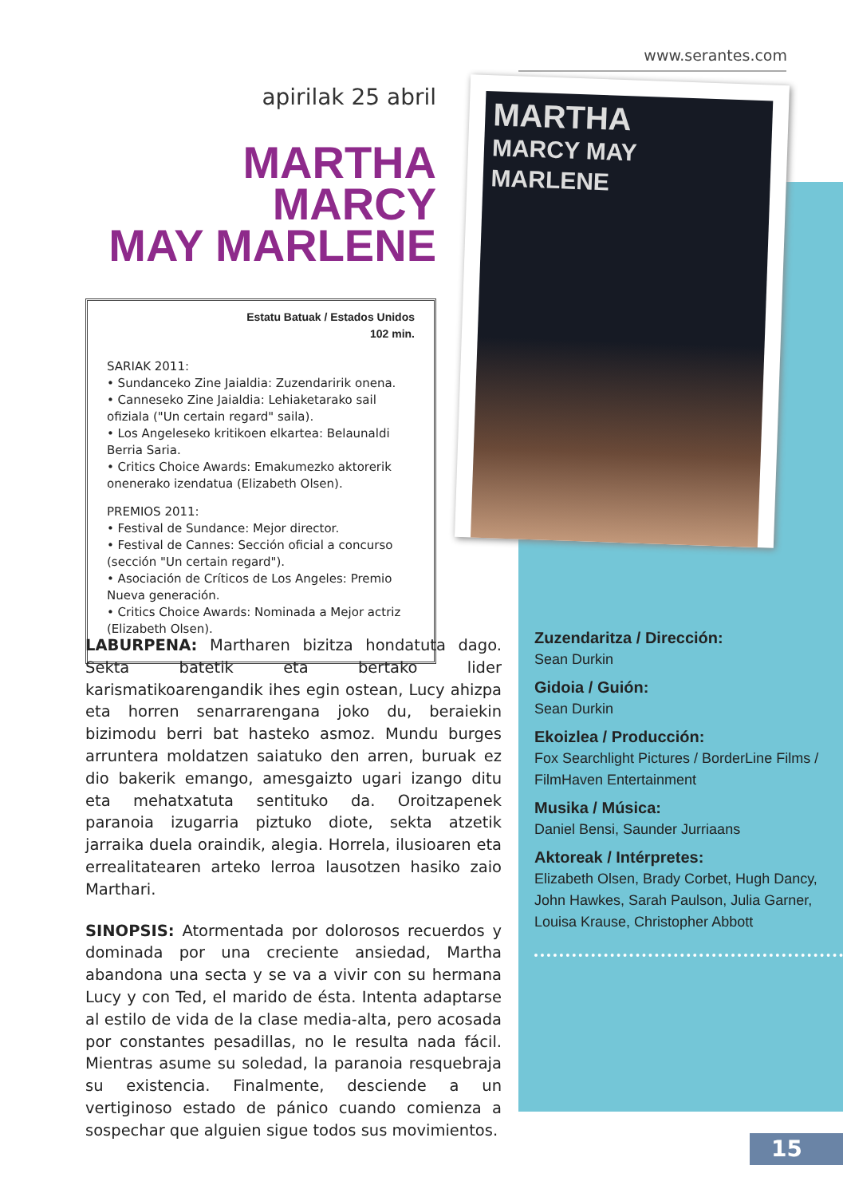www.serantes.com
MARTHA
MARCY MAY
MARLENE
apirilak 25 abril
MARTHA MARCY
MAY MARLENE
Estatu Batuak / Estados Unidos
102 min.
SARIAK 2011:
• Sundanceko Zine Jaialdia: Zuzendaririk onena.
• Canneseko Zine Jaialdia: Lehiaketarako sail ofiziala ("Un certain regard" saila).
• Los Angeleseko kritikoen elkartea: Belaunaldi Berria Saria.
• Critics Choice Awards: Emakumezko aktorerik onenerako izendatua (Elizabeth Olsen).
PREMIOS 2011:
• Festival de Sundance: Mejor director.
• Festival de Cannes: Sección oficial a concurso (sección "Un certain regard").
• Asociación de Críticos de Los Angeles: Premio Nueva generación.
• Critics Choice Awards: Nominada a Mejor actriz (Elizabeth Olsen).
LABURPENA: Martharen bizitza hondatuta dago. Sekta batetik eta bertako lider karismatikoarengandik ihes egin ostean, Lucy ahizpa eta horren senarrarengana joko du, beraiekin bizimodu berri bat hasteko asmoz. Mundu burges arruntera moldatzen saiatuko den arren, buruak ez dio bakerik emango, amesgaizto ugari izango ditu eta mehatxatuta sentituko da. Oroitzapenek paranoia izugarria piztuko diote, sekta atzetik jarraika duela oraindik, alegia. Horrela, ilusioaren eta errealitatearen arteko lerroa lausotzen hasiko zaio Marthari.
SINOPSIS: Atormentada por dolorosos recuerdos y dominada por una creciente ansiedad, Martha abandona una secta y se va a vivir con su hermana Lucy y con Ted, el marido de ésta. Intenta adaptarse al estilo de vida de la clase media-alta, pero acosada por constantes pesadillas, no le resulta nada fácil. Mientras asume su soledad, la paranoia resquebraja su existencia. Finalmente, desciende a un vertiginoso estado de pánico cuando comienza a sospechar que alguien sigue todos sus movimientos.
Zuzendaritza / Dirección:
Sean Durkin
Gidoia / Guión:
Sean Durkin
Ekoizlea / Producción:
Fox Searchlight Pictures / BorderLine Films / FilmHaven Entertainment
Musika / Música:
Daniel Bensi, Saunder Jurriaans
Aktoreak / Intérpretes:
Elizabeth Olsen, Brady Corbet, Hugh Dancy, John Hawkes, Sarah Paulson, Julia Garner, Louisa Krause, Christopher Abbott
15